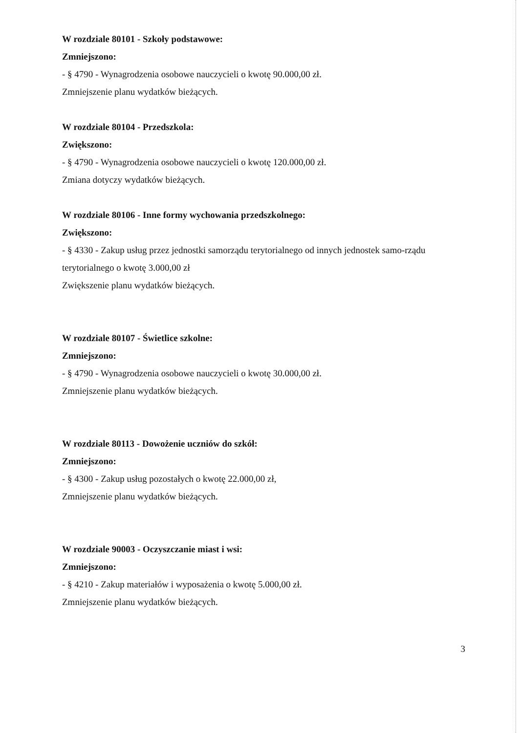W rozdziale 80101 - Szkoły podstawowe:
Zmniejszono:
- § 4790 - Wynagrodzenia osobowe nauczycieli o kwotę 90.000,00 zł.
Zmniejszenie planu wydatków bieżących.
W rozdziale 80104 - Przedszkola:
Zwiększono:
- § 4790 - Wynagrodzenia osobowe nauczycieli o kwotę 120.000,00 zł.
Zmiana dotyczy wydatków bieżących.
W rozdziale 80106 - Inne formy wychowania przedszkolnego:
Zwiększono:
- § 4330 - Zakup usług przez jednostki samorządu terytorialnego od innych jednostek samo-rządu terytorialnego o kwotę 3.000,00 zł
Zwiększenie planu wydatków bieżących.
W rozdziale 80107 - Świetlice szkolne:
Zmniejszono:
- § 4790 - Wynagrodzenia osobowe nauczycieli o kwotę 30.000,00 zł.
Zmniejszenie planu wydatków bieżących.
W rozdziale 80113 - Dowożenie uczniów do szkół:
Zmniejszono:
- § 4300 - Zakup usług pozostałych o kwotę 22.000,00 zł,
Zmniejszenie planu wydatków bieżących.
W rozdziale 90003 - Oczyszczanie miast i wsi:
Zmniejszono:
- § 4210 - Zakup materiałów i wyposażenia o kwotę 5.000,00 zł.
Zmniejszenie planu wydatków bieżących.
3